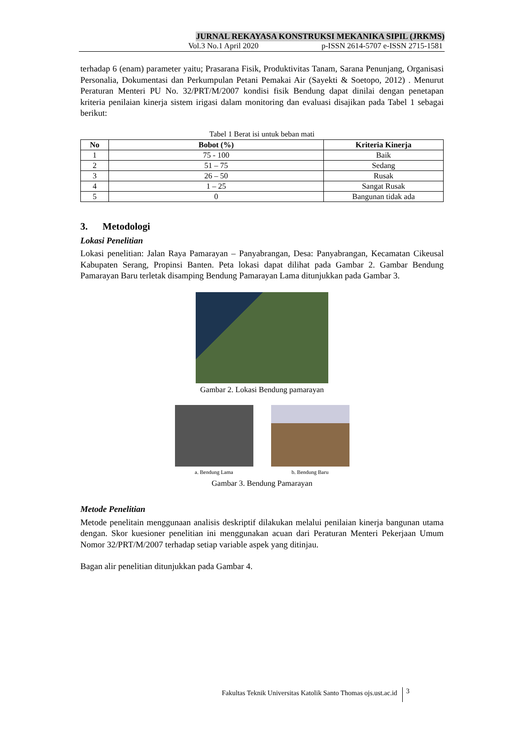JURNAL REKAYASA KONSTRUKSI MEKANIKA SIPIL (JRKMS)
Vol.3 No.1 April 2020 p-ISSN 2614-5707 e-ISSN 2715-1581
terhadap 6 (enam) parameter yaitu; Prasarana Fisik, Produktivitas Tanam, Sarana Penunjang, Organisasi Personalia, Dokumentasi dan Perkumpulan Petani Pemakai Air (Sayekti & Soetopo, 2012) . Menurut Peraturan Menteri PU No. 32/PRT/M/2007 kondisi fisik Bendung dapat dinilai dengan penetapan kriteria penilaian kinerja sistem irigasi dalam monitoring dan evaluasi disajikan pada Tabel 1 sebagai berikut:
Tabel 1 Berat isi untuk beban mati
| No | Bobot (%) | Kriteria Kinerja |
| --- | --- | --- |
| 1 | 75 - 100 | Baik |
| 2 | 51 – 75 | Sedang |
| 3 | 26 – 50 | Rusak |
| 4 | 1 – 25 | Sangat Rusak |
| 5 | 0 | Bangunan tidak ada |
3. Metodologi
Lokasi Penelitian
Lokasi penelitian: Jalan Raya Pamarayan – Panyabrangan, Desa: Panyabrangan, Kecamatan Cikeusal Kabupaten Serang, Propinsi Banten. Peta lokasi dapat dilihat pada Gambar 2. Gambar Bendung Pamarayan Baru terletak disamping Bendung Pamarayan Lama ditunjukkan pada Gambar 3.
Gambar 2. Lokasi Bendung pamarayan
a. Bendung Lama b. Bendung Baru
Gambar 3. Bendung Pamarayan
Metode Penelitian
Metode penelitain menggunaan analisis deskriptif dilakukan melalui penilaian kinerja bangunan utama dengan. Skor kuesioner penelitian ini menggunakan acuan dari Peraturan Menteri Pekerjaan Umum Nomor 32/PRT/M/2007 terhadap setiap variable aspek yang ditinjau.
Bagan alir penelitian ditunjukkan pada Gambar 4.
Fakultas Teknik Universitas Katolik Santo Thomas ojs.ust.ac.id 3